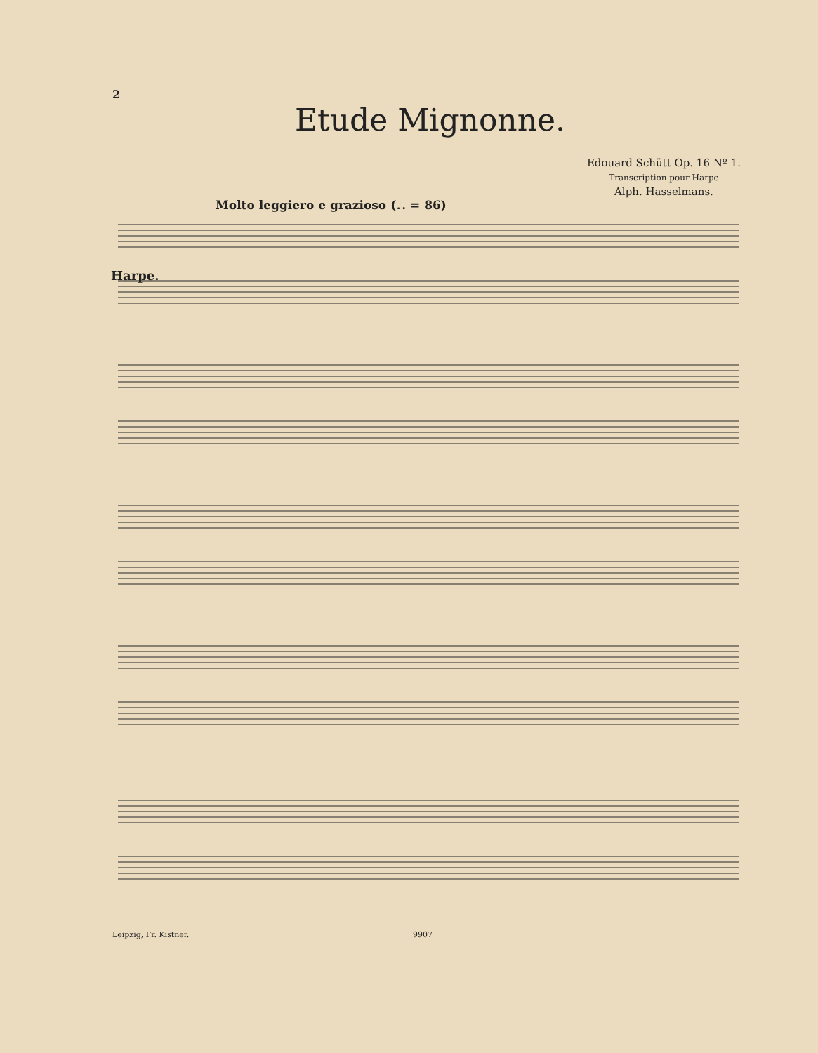2
Etude Mignonne.
Edouard Schütt Op. 16 Nº 1.
Transcription pour Harpe
Alph. Hasselmans.
Molto leggiero e grazioso (♩. = 86)
Harpe.
Leipzig, Fr. Kistner. 9907